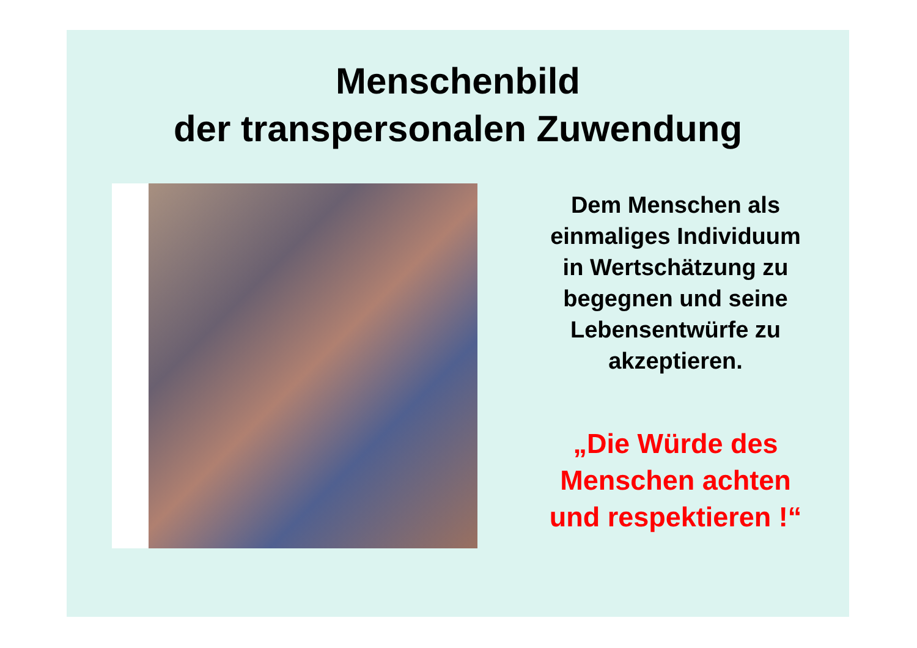Menschenbild
der transpersonalen Zuwendung
Dem Menschen als
einmaliges Individuum
in Wertschätzung zu
begegnen und seine
Lebensentwürfe zu
akzeptieren.
„Die Würde des
Menschen achten
und respektieren !“